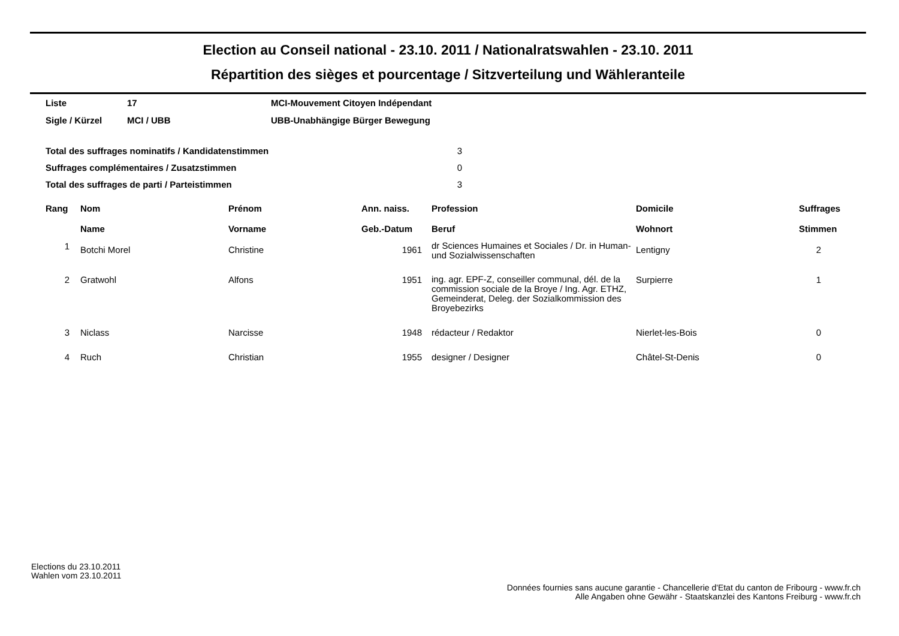Election au Conseil national - 23.10. 2011 / Nationalratswahlen - 23.10. 2011
Répartition des sièges et pourcentage / Sitzverteilung und Wähleranteile
| Liste | 17 | MCI-Mouvement Citoyen Indépendant |
| Sigle / Kürzel | MCI / UBB | UBB-Unabhängige Bürger Bewegung |
| Total des suffrages nominatifs / Kandidatenstimmen | 3 |
| Suffrages complémentaires / Zusatzstimmen | 0 |
| Total des suffrages de parti / Parteistimmen | 3 |
| Rang | Nom Name | Prénom Vorname | Ann. naiss. Geb.-Datum | Profession Beruf | Domicile Wohnort | Suffrages Stimmen |
| --- | --- | --- | --- | --- | --- | --- |
| 1 | Botchi Morel | Christine | 1961 | dr Sciences Humaines et Sociales / Dr. in Human- und Sozialwissenschaften | Lentigny | 2 |
| 2 | Gratwohl | Alfons | 1951 | ing. agr. EPF-Z, conseiller communal, dél. de la commission sociale de la Broye / Ing. Agr. ETHZ, Gemeinderat, Deleg. der Sozialkommission des Broyebezirks | Surpierre | 1 |
| 3 | Niclass | Narcisse | 1948 | rédacteur / Redaktor | Nierlet-les-Bois | 0 |
| 4 | Ruch | Christian | 1955 | designer / Designer | Châtel-St-Denis | 0 |
Elections du 23.10.2011
Wahlen vom 23.10.2011
Données fournies sans aucune garantie - Chancellerie d'Etat du canton de Fribourg - www.fr.ch
Alle Angaben ohne Gewähr - Staatskanzlei des Kantons Freiburg - www.fr.ch